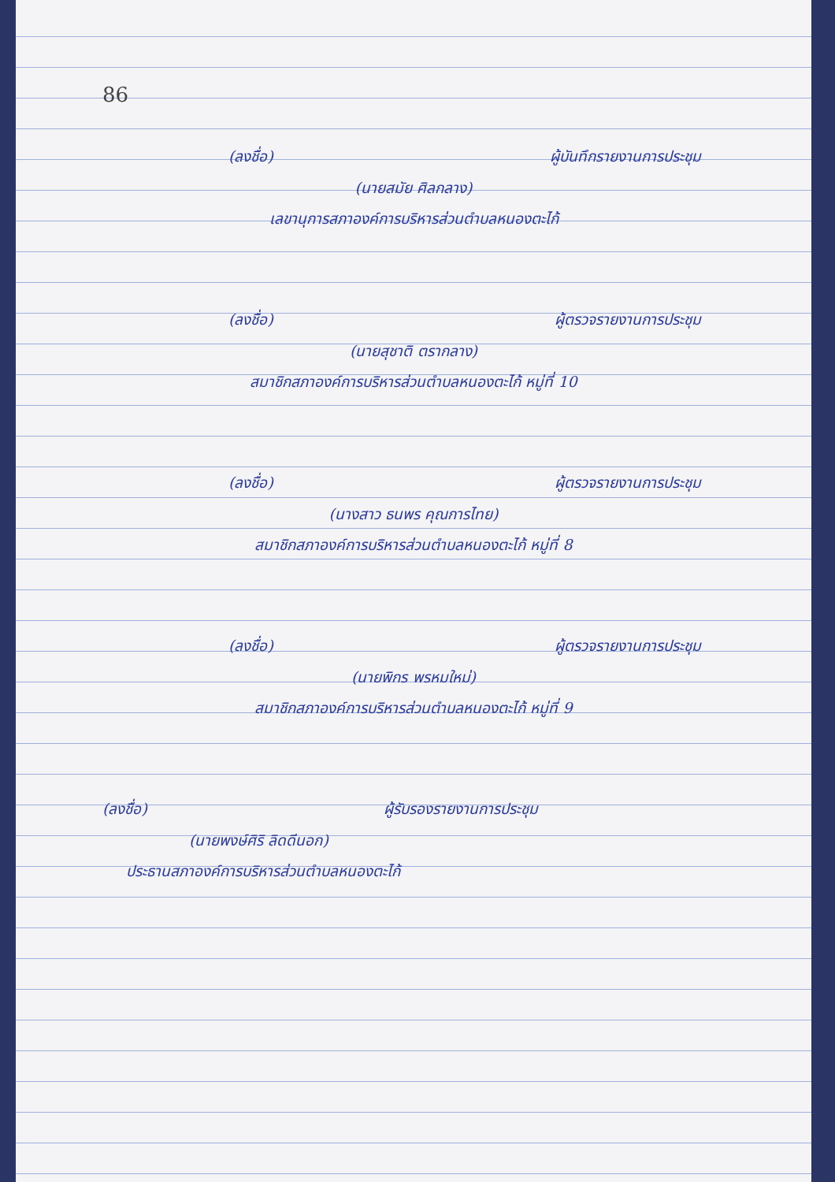86
(ลงชื่อ) ผู้บันทึกรายงานการประชุม
(นายสมัย ศิลกลาง)
เลขานุการสภาองค์การบริหารส่วนตำบลหนองตะไก้
(ลงชื่อ) ผู้ตรวจรายงานการประชุม
(นายสุชาติ ตรากลาง)
สมาชิกสภาองค์การบริหารส่วนตำบลหนองตะไก้ หมู่ที่ 10
(ลงชื่อ) ผู้ตรวจรายงานการประชุม
(นางสาว ธนพร คุณการไทย)
สมาชิกสภาองค์การบริหารส่วนตำบลหนองตะไก้ หมู่ที่ 8
(ลงชื่อ) ผู้ตรวจรายงานการประชุม
(นายพิกร พรหมใหม่)
สมาชิกสภาองค์การบริหารส่วนตำบลหนองตะไก้ หมู่ที่ 9
(ลงชื่อ) ผู้รับรองรายงานการประชุม
(นายพงษ์ศิริ ลิดดีนอก)
ประธานสภาองค์การบริหารส่วนตำบลหนองตะไก้